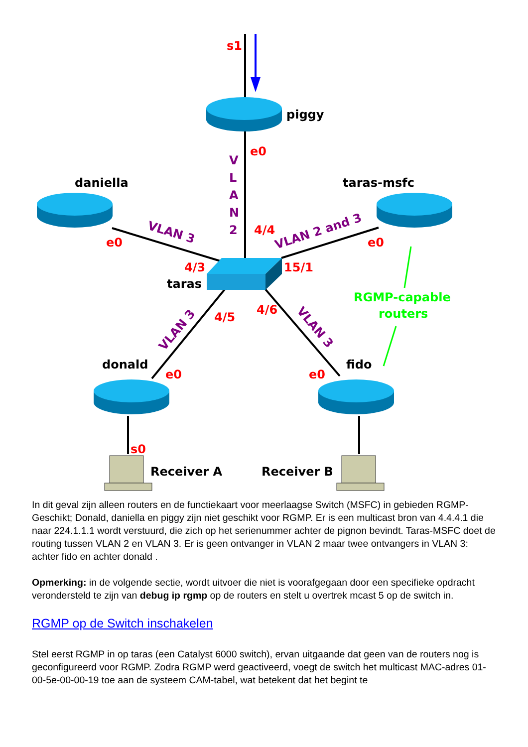piggy
daniella
taras-msfc
taras
donald
fido
Receiver A
Receiver B
s1
e0
e0
e0
4/3
15/1
4/4
4/5
4/6
e0
e0
s0
V
L
A
N
2
VLAN 3
VLAN 2 and 3
VLAN 3
VLAN 3
RGMP-capable
routers
In dit geval zijn alleen routers en de functiekaart voor meerlaagse Switch (MSFC) in gebieden RGMP-Geschikt; Donald, daniella en piggy zijn niet geschikt voor RGMP. Er is een multicast bron van 4.4.4.1 die naar 224.1.1.1 wordt verstuurd, die zich op het serienummer achter de pignon bevindt. Taras-MSFC doet de routing tussen VLAN 2 en VLAN 3. Er is geen ontvanger in VLAN 2 maar twee ontvangers in VLAN 3: achter fido en achter donald .
Opmerking: in de volgende sectie, wordt uitvoer die niet is voorafgegaan door een specifieke opdracht verondersteld te zijn van debug ip rgmp op de routers en stelt u overtrek mcast 5 op de switch in.
RGMP op de Switch inschakelen
Stel eerst RGMP in op taras (een Catalyst 6000 switch), ervan uitgaande dat geen van de routers nog is geconfigureerd voor RGMP. Zodra RGMP werd geactiveerd, voegt de switch het multicast MAC-adres 01-00-5e-00-00-19 toe aan de systeem CAM-tabel, wat betekent dat het begint te